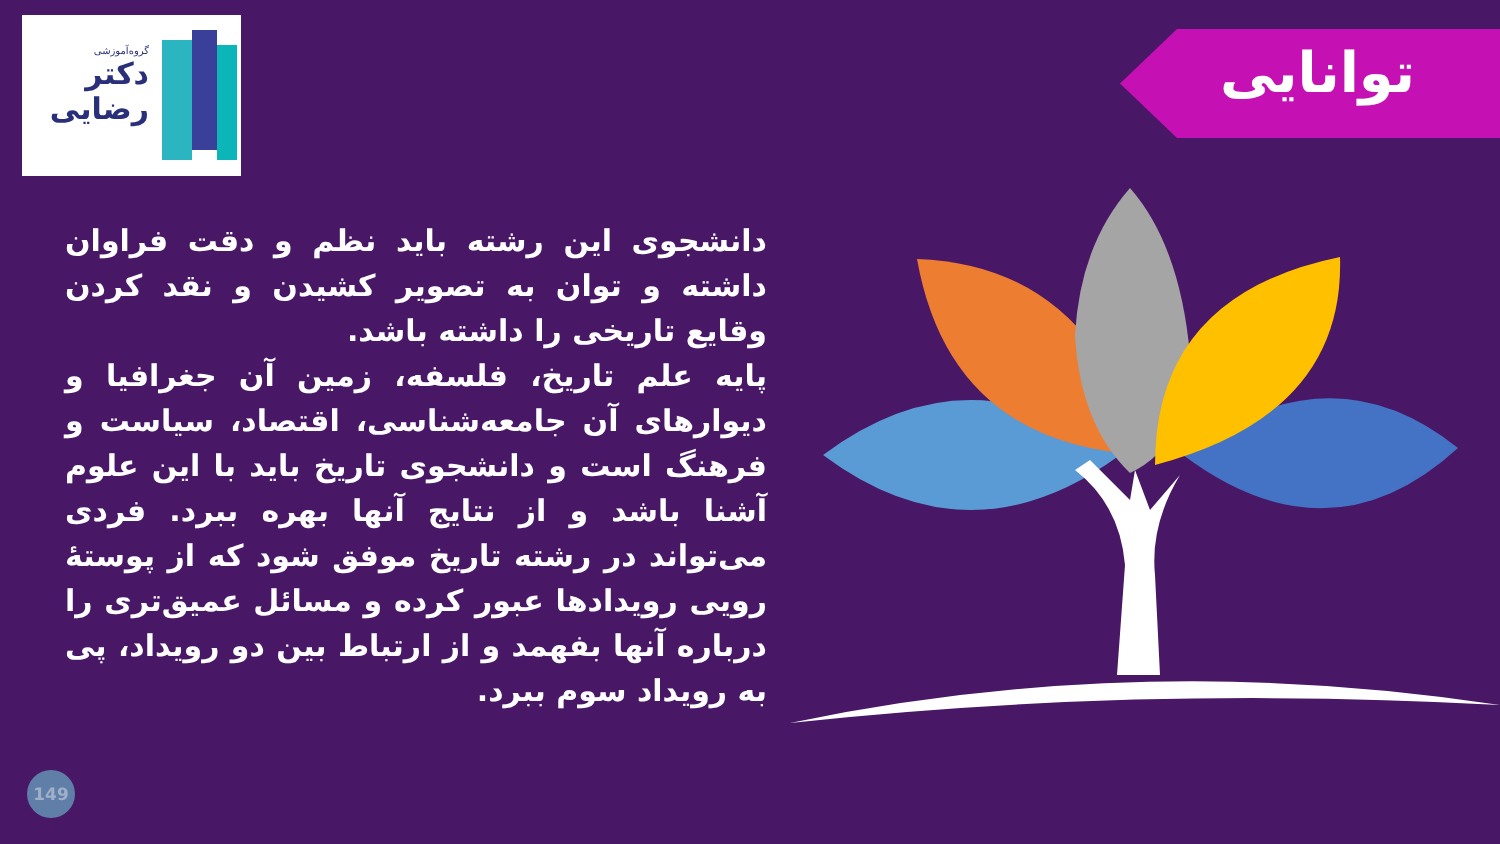گروه‌آموزشی
دکتر
رضایی
توانایی
دانشجوی این رشته باید نظم و دقت فراوان داشته و توان به تصویر کشیدن و نقد کردن وقایع تاریخی را داشته باشد.
پایه علم تاریخ، فلسفه، زمین آن جغرافیا و دیوارهای آن جامعه‌شناسی، اقتصاد، سیاست و فرهنگ است و دانشجوی تاریخ باید با این علوم آشنا باشد و از نتایج آنها بهره ببرد. فردی می‌تواند در رشته تاریخ موفق شود که از پوستهٔ رویی رویدادها عبور کرده و مسائل عمیق‌تری را درباره آنها بفهمد و از ارتباط بین دو رویداد، پی به رویداد سوم ببرد.
149